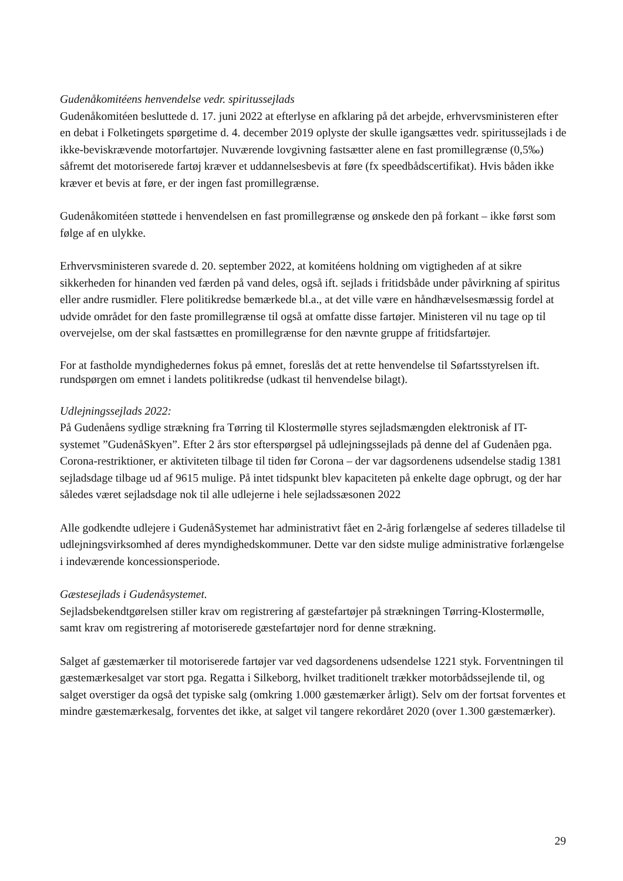Gudenåkomitéens henvendelse vedr. spiritussejlads
Gudenåkomitéen besluttede d. 17. juni 2022 at efterlyse en afklaring på det arbejde, erhvervsministeren efter en debat i Folketingets spørgetime d. 4. december 2019 oplyste der skulle igangsættes vedr. spiritussejlads i de ikke-beviskrævende motorfartøjer. Nuværende lovgivning fastsætter alene en fast promillegrænse (0,5‰) såfremt det motoriserede fartøj kræver et uddannelsesbevis at føre (fx speedbådscertifikat). Hvis båden ikke kræver et bevis at føre, er der ingen fast promillegrænse.
Gudenåkomitéen støttede i henvendelsen en fast promillegrænse og ønskede den på forkant – ikke først som følge af en ulykke.
Erhvervsministeren svarede d. 20. september 2022, at komitéens holdning om vigtigheden af at sikre sikkerheden for hinanden ved færden på vand deles, også ift. sejlads i fritidsbåde under påvirkning af spiritus eller andre rusmidler. Flere politikredse bemærkede bl.a., at det ville være en håndhævelsesmæssig fordel at udvide området for den faste promillegrænse til også at omfatte disse fartøjer. Ministeren vil nu tage op til overvejelse, om der skal fastsættes en promillegrænse for den nævnte gruppe af fritidsfartøjer.
For at fastholde myndighedernes fokus på emnet, foreslås det at rette henvendelse til Søfartsstyrelsen ift. rundspørgen om emnet i landets politikredse (udkast til henvendelse bilagt).
Udlejningssejlads 2022:
På Gudenåens sydlige strækning fra Tørring til Klostermølle styres sejladsmængden elektronisk af IT-systemet ”GudenåSkyen”. Efter 2 års stor efterspørgsel på udlejningssejlads på denne del af Gudenåen pga. Corona-restriktioner, er aktiviteten tilbage til tiden før Corona – der var dagsordenens udsendelse stadig 1381 sejladsdage tilbage ud af 9615 mulige. På intet tidspunkt blev kapaciteten på enkelte dage opbrugt, og der har således været sejladsdage nok til alle udlejerne i hele sejladssæsonen 2022
Alle godkendte udlejere i GudenåSystemet har administrativt fået en 2-årig forlængelse af sederes tilladelse til udlejningsvirksomhed af deres myndighedskommuner. Dette var den sidste mulige administrative forlængelse i indeværende koncessionsperiode.
Gæstesejlads i Gudenåsystemet.
Sejladsbekendtgørelsen stiller krav om registrering af gæstefartøjer på strækningen Tørring-Klostermølle, samt krav om registrering af motoriserede gæstefartøjer nord for denne strækning.
Salget af gæstemærker til motoriserede fartøjer var ved dagsordenens udsendelse 1221 styk. Forventningen til gæstemærkesalget var stort pga. Regatta i Silkeborg, hvilket traditionelt trækker motorbådssejlende til, og salget overstiger da også det typiske salg (omkring 1.000 gæstemærker årligt). Selv om der fortsat forventes et mindre gæstemærkesalg, forventes det ikke, at salget vil tangere rekordåret 2020 (over 1.300 gæstemærker).
29